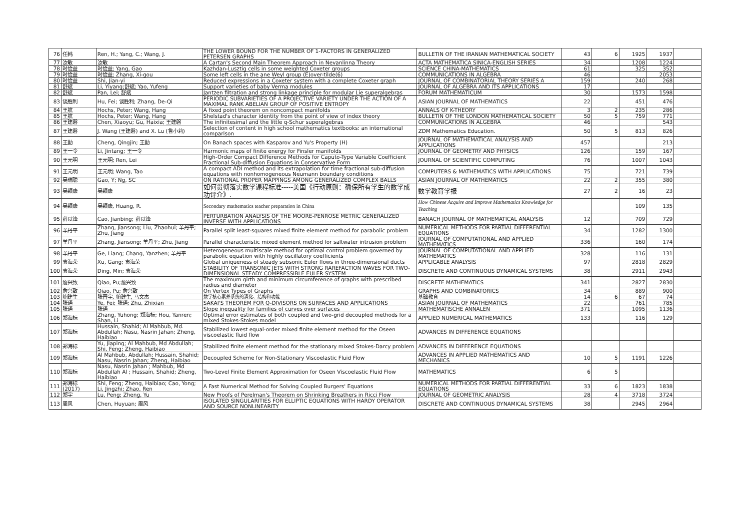| 76 | 任韩 | Ren, H.; Yang, C.; Wang, J. | THE LOWER BOUND FOR THE NUMBER OF 1-FACTORS IN GENERALIZED PETERSEN GRAPHS | BULLETIN OF THE IRANIAN MATHEMATICAL SOCIETY | 43 | 6 | 1925 | 1937 | |
| 77 | 汝敏 | 汝敏 | A Cartan's Second Main Theorem Approach in Nevanlinna Theory | ACTA MATHEMATICA SINICA-ENGLISH SERIES | 34 | | 1208 | 1224 | |
| 78 | 时俭益 | 时俭益; Yang, Gao | Kazhdan-Lusztig cells in some weighted Coxeter groups | SCIENCE CHINA-MATHEMATICS | 61 | | 325 | 352 | |
| 79 | 时俭益 | 时俭益; Zhang, Xi-gou | Some left cells in the ane Weyl group (E)over-tilde(6) | COMMUNICATIONS IN ALGEBRA | 46 | | | 2053 | |
| 80 | 时俭益 | Shi, Jian-yi | Reduced expressions in a Coxeter system with a complete Coxeter graph | JOURNAL OF COMBINATORIAL THEORY SERIES A | 159 | | 240 | 268 | |
| 81 | 舒斌 | Li, Yiyang;舒斌; Yao, Yufeng | Support varieties of baby Verma modules | JOURNAL OF ALGEBRA AND ITS APPLICATIONS | 17 | | | | |
| 82 | 舒斌 | Pan, Lei; 舒斌 | Jantzen filtration and strong linkage principle for modular Lie superalgebras | FORUM MATHEMATICUM | 30 | | 1573 | 1598 | |
| 83 | 谈胜利 | Hu, Fei; 谈胜利; Zhang, De-Qi | PERIODIC SUBVARIETIES OF A PROJECTIVE VARIETY UNDER THE ACTION OF A MAXIMAL RANK ABELIAN GROUP OF POSITIVE ENTROPY | ASIAN JOURNAL OF MATHEMATICS | 22 | | 451 | 476 | |
| 84 | 王航 | Hochs, Peter; Wang, Hang | A fixed point theorem on noncompact manifolds | ANNALS OF K-THEORY | 3 | 2 | 235 | 286 | |
| 85 | 王航 | Hochs, Peter; Wang, Hang | Shelstad's character identity from the point of view of index theory | BULLETIN OF THE LONDON MATHEMATICAL SOCIETY | 50 | 5 | 759 | 771 | |
| 86 | 王建磐 | Chen, Xiaoyu; Gu, Haixia; 王建磐 | The infinitesimal and the little q-Schur superalgebras | COMMUNICATIONS IN ALGEBRA | 46 | | | 543 | |
| 87 | 王建磐 | J. Wang (王建磐) and X. Lu (鲁小莉) | Selection of content in high school mathematics textbooks: an international comparison | ZDM Mathematics Education. | 50 | 5 | 813 | 826 | |
| 88 | 王勤 | Cheng, Qingjin; 王勤 | On Banach spaces with Kasparov and Yu's Property (H) | JOURNAL OF MATHEMATICAL ANALYSIS AND APPLICATIONS | 457 | | | 213 | |
| 89 | 王一令 | Li, Jintang; 王一令 | Harmonic maps of finite energy for Finsler manifolds | JOURNAL OF GEOMETRY AND PHYSICS | 126 | | 159 | 167 | |
| 90 | 王元明 | 王元明; Ren, Lei | High-Order Compact Difference Methods for Caputo-Type Variable Coefficient Fractional Sub-diffusion Equations in Conservative Form | JOURNAL OF SCIENTIFIC COMPUTING | 76 | | 1007 | 1043 | |
| 91 | 王元明 | 王元明; Wang, Tao | A compact ADI method and its extrapolation for time fractional sub-diffusion equations with nonhomogeneous Neumann boundary conditions | COMPUTERS & MATHEMATICS WITH APPLICATIONS | 75 | | 721 | 739 | |
| 92 | 吴瑞聪 | Gao, Y; Ng, SC | ON RATIONAL PROPER MAPPINGS AMONG GENERALIZED COMPLEX BALLS | ASIAN JOURNAL OF MATHEMATICS | 22 | 2 | 355 | 380 | |
| 93 | 吴颖康 | 吴颖康 | 如何贯彻落实数学课程标准-----美国《行动原则：确保所有学生的数学成功评介》. | 数学教育学报 | 27 | 2 | 16 | 23 | |
| 94 | 吴颖康 | 吴颖康, Huang, R. | Secondary mathematics teacher preparation in China | How Chinese Acquire and Improve Mathematics Knowledge for Teaching | | | 109 | 135 | |
| 95 | 薛以锋 | Cao, Jianbing; 薛以锋 | PERTURBATION ANALYSIS OF THE MOORE-PENROSE METRIC GENERALIZED INVERSE WITH APPLICATIONS | BANACH JOURNAL OF MATHEMATICAL ANALYSIS | 12 | | 709 | 729 | |
| 96 | 羊丹平 | Zhang, Jiansong; Liu, Zhaohui; 羊丹平; Zhu, Jiang | Parallel split least-squares mixed finite element method for parabolic problem | NUMERICAL METHODS FOR PARTIAL DIFFERENTIAL EQUATIONS | 34 | | 1282 | 1300 | |
| 97 | 羊丹平 | Zhang, Jiansong; 羊丹平; Zhu, Jiang | Parallel characteristic mixed element method for saltwater intrusion problem | JOURNAL OF COMPUTATIONAL AND APPLIED MATHEMATICS | 336 | | 160 | 174 | |
| 98 | 羊丹平 | Ge, Liang; Chang, Yanzhen; 羊丹平 | Heterogeneous multiscale method for optimal control problem governed by parabolic equation with highly oscillatory coefficients | JOURNAL OF COMPUTATIONAL AND APPLIED MATHEMATICS | 328 | | 116 | 131 | |
| 99 | 袁海荣 | Xu, Gang; 袁海荣 | Global uniqueness of steady subsonic Euler flows in three-dimensional ducts | APPLICABLE ANALYSIS | 97 | | 2818 | 2829 | |
| 100 | 袁海荣 | Ding, Min; 袁海荣 | STABILITY OF TRANSONIC JETS WITH STRONG RAREFACTION WAVES FOR TWO-DIMENSIONAL STEADY COMPRESSIBLE EULER SYSTEM | DISCRETE AND CONTINUOUS DYNAMICAL SYSTEMS | 38 | | 2911 | 2943 | |
| 101 | 詹兴致 | Qiao, Pu;詹兴致 | The maximum girth and minimum circumference of graphs with prescribed radius and diameter | DISCRETE MATHEMATICS | 341 | | 2827 | 2830 | |
| 102 | 詹兴致 | Qiao, Pu; 詹兴致 | On Vertex Types of Graphs | GRAPHS AND COMBINATORICS | 34 | | 889 | 900 | |
| 103 | 鲍建生 | 张晋宇, 鲍建生, 马文杰 | 数学核心素养系统的演化、结构和功能 | 基础教育 | 14 | 6 | 67 | 74 | |
| 104 | 张通 | Ye, Fei; 张通; Zhu, Zhixian | SAKAI'S THEOREM FOR Q-DIVISORS ON SURFACES AND APPLICATIONS | ASIAN JOURNAL OF MATHEMATICS | 22 | | 761 | 785 | |
| 105 | 张通 | 张通 | Slope inequality for families of curves over surfaces | MATHEMATISCHE ANNALEN | 371 | | 1095 | 1136 | |
| 106 | 郑海标 | Zhang, Yuhong; 郑海标; Hou, Yanren; Shan, Li | Optimal error estimates of both coupled and two-grid decoupled methods for a mixed Stokes-Stokes model | APPLIED NUMERICAL MATHEMATICS | 133 | | 116 | 129 | |
| 107 | 郑海标 | Hussain, Shahid; Al Mahbub, Md. Abdullah; Nasu, Nasrin Jahan; Zheng, Haibiao | Stabilized lowest equal-order mixed finite element method for the Oseen viscoelastic fluid flow | ADVANCES IN DIFFERENCE EQUATIONS | | | | | |
| 108 | 郑海标 | Yu, Jiaping; Al Mahbub, Md Abdullah; Shi, Feng; Zheng, Haibiao | Stabilized finite element method for the stationary mixed Stokes-Darcy problem | ADVANCES IN DIFFERENCE EQUATIONS | | | | | |
| 109 | 郑海标 | Al Mahbub, Abdullah; Hussain, Shahid; Nasu, Nasrin Jahan; Zheng, Haibiao | Decoupled Scheme for Non-Stationary Viscoelastic Fluid Flow | ADVANCES IN APPLIED MATHEMATICS AND MECHANICS | 10 | 5 | 1191 | 1226 | |
| 110 | 郑海标 | Nasu, Nasrin Jahan ; Mahbub, Md Abdullah Al ; Hussain, Shahid; Zheng, Haibiao | Two-Level Finite Element Approximation for Oseen Viscoelastic Fluid Flow | MATHEMATICS | 6 | 5 | | | |
| 111 | 郑海标 (2017) | Shi, Feng; Zheng, Haibiao; Cao, Yong; Li, Jingzhi; Zhao, Ren | A Fast Numerical Method for Solving Coupled Burgers' Equations | NUMERICAL METHODS FOR PARTIAL DIFFERENTIAL EQUATIONS | 33 | 6 | 1823 | 1838 | |
| 112 | 郑宇 | Lu, Peng; Zheng, Yu | New Proofs of Perelman's Theorem on Shrinking Breathers in Ricci Flow | JOURNAL OF GEOMETRIC ANALYSIS | 28 | 4 | 3718 | 3724 | |
| 113 | 周风 | Chen, Huyuan; 周风 | ISOLATED SINGULARITIES FOR ELLIPTIC EQUATIONS WITH HARDY OPERATOR AND SOURCE NONLINEARITY | DISCRETE AND CONTINUOUS DYNAMICAL SYSTEMS | 38 | | 2945 | 2964 | |